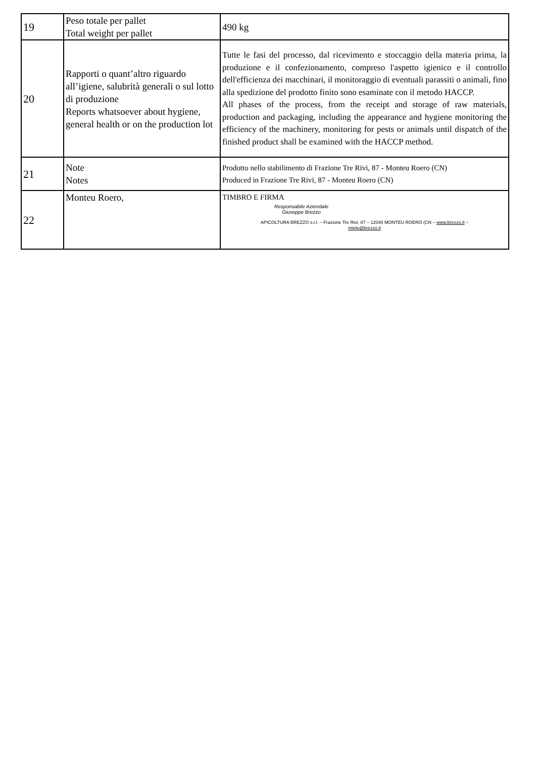| 19 | Peso totale per pallet Total weight per pallet | 490 kg |
| 20 | Rapporti o quant’altro riguardo all’igiene, salubrità generali o sul lotto di produzione Reports whatsoever about hygiene, general health or on the production lot | Tutte le fasi del processo, dal ricevimento e stoccaggio della materia prima, la produzione e il confezionamento, compreso l'aspetto igienico e il controllo dell'efficienza dei macchinari, il monitoraggio di eventuali parassiti o animali, fino alla spedizione del prodotto finito sono esaminate con il metodo HACCP. All phases of the process, from the receipt and storage of raw materials, production and packaging, including the appearance and hygiene monitoring the efficiency of the machinery, monitoring for pests or animals until dispatch of the finished product shall be examined with the HACCP method. |
| 21 | Note Notes | Prodotto nello stabilimento di Frazione Tre Rivi, 87 - Monteu Roero (CN) Produced in Frazione Tre Rivi, 87 - Monteu Roero (CN) |
| 22 | Monteu Roero, | TIMBRO E FIRMA Responsabile Aziendale Giuseppe Brezzo APICOLTURA BREZZO s.r.l. – Frazione Tre Rivi, 87 – 12040 MONTEU ROERO (CN – www.brezzo.it – miele@brezzo.it |